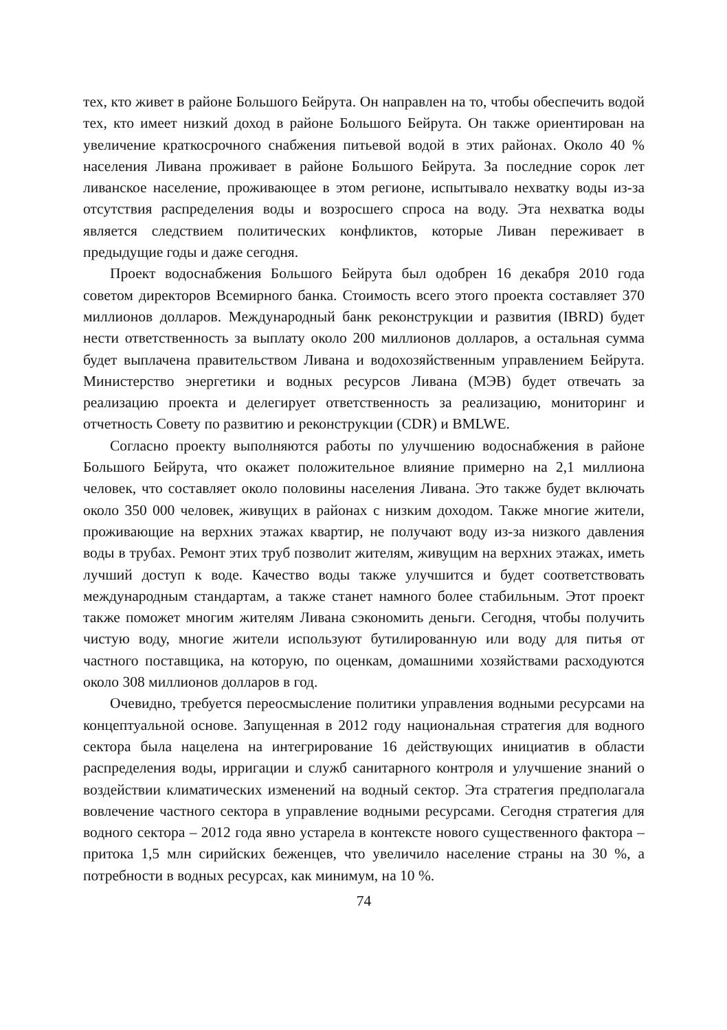тех, кто живет в районе Большого Бейрута. Он направлен на то, чтобы обеспечить водой тех, кто имеет низкий доход в районе Большого Бейрута. Он также ориентирован на увеличение краткосрочного снабжения питьевой водой в этих районах. Около 40 % населения Ливана проживает в районе Большого Бейрута. За последние сорок лет ливанское население, проживающее в этом регионе, испытывало нехватку воды из-за отсутствия распределения воды и возросшего спроса на воду. Эта нехватка воды является следствием политических конфликтов, которые Ливан переживает в предыдущие годы и даже сегодня.
Проект водоснабжения Большого Бейрута был одобрен 16 декабря 2010 года советом директоров Всемирного банка. Стоимость всего этого проекта составляет 370 миллионов долларов. Международный банк реконструкции и развития (IBRD) будет нести ответственность за выплату около 200 миллионов долларов, а остальная сумма будет выплачена правительством Ливана и водохозяйственным управлением Бейрута. Министерство энергетики и водных ресурсов Ливана (МЭВ) будет отвечать за реализацию проекта и делегирует ответственность за реализацию, мониторинг и отчетность Совету по развитию и реконструкции (CDR) и BMLWE.
Согласно проекту выполняются работы по улучшению водоснабжения в районе Большого Бейрута, что окажет положительное влияние примерно на 2,1 миллиона человек, что составляет около половины населения Ливана. Это также будет включать около 350 000 человек, живущих в районах с низким доходом. Также многие жители, проживающие на верхних этажах квартир, не получают воду из-за низкого давления воды в трубах. Ремонт этих труб позволит жителям, живущим на верхних этажах, иметь лучший доступ к воде. Качество воды также улучшится и будет соответствовать международным стандартам, а также станет намного более стабильным. Этот проект также поможет многим жителям Ливана сэкономить деньги. Сегодня, чтобы получить чистую воду, многие жители используют бутилированную или воду для питья от частного поставщика, на которую, по оценкам, домашними хозяйствами расходуются около 308 миллионов долларов в год.
Очевидно, требуется переосмысление политики управления водными ресурсами на концептуальной основе. Запущенная в 2012 году национальная стратегия для водного сектора была нацелена на интегрирование 16 действующих инициатив в области распределения воды, ирригации и служб санитарного контроля и улучшение знаний о воздействии климатических изменений на водный сектор. Эта стратегия предполагала вовлечение частного сектора в управление водными ресурсами. Сегодня стратегия для водного сектора – 2012 года явно устарела в контексте нового существенного фактора – притока 1,5 млн сирийских беженцев, что увеличило население страны на 30 %, а потребности в водных ресурсах, как минимум, на 10 %.
74